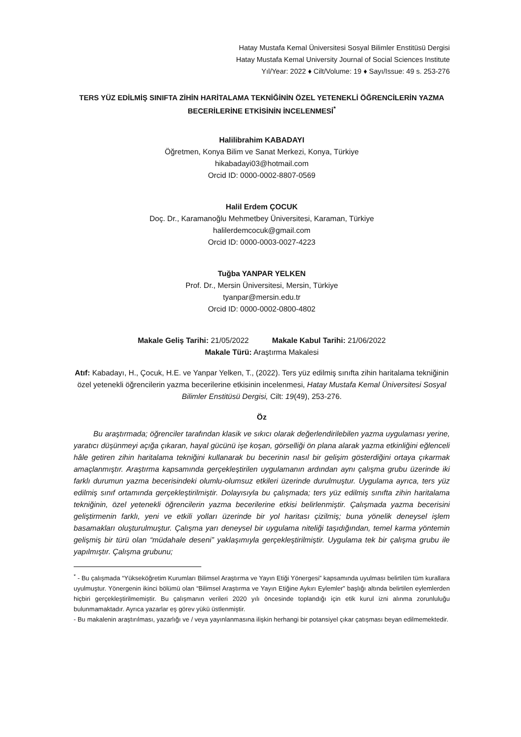Hatay Mustafa Kemal Üniversitesi Sosyal Bilimler Enstitüsü Dergisi
Hatay Mustafa Kemal University Journal of Social Sciences Institute
Yıl/Year: 2022 ♦ Cilt/Volume: 19 ♦ Sayı/Issue: 49 s. 253-276
TERS YÜZ EDİLMİŞ SINIFTA ZİHİN HARİTALAMA TEKNİĞİNİN ÖZEL YETENEKLİ ÖĞRENCİLERİN YAZMA BECERİLERİNE ETKİSİNİN İNCELENMESİ<sup>*</sup>
Halilibrahim KABADAYI
Öğretmen, Konya Bilim ve Sanat Merkezi, Konya, Türkiye
hikabadayi03@hotmail.com
Orcid ID: 0000-0002-8807-0569
Halil Erdem ÇOCUK
Doç. Dr., Karamanoğlu Mehmetbey Üniversitesi, Karaman, Türkiye
halilerdemcocuk@gmail.com
Orcid ID: 0000-0003-0027-4223
Tuğba YANPAR YELKEN
Prof. Dr., Mersin Üniversitesi, Mersin, Türkiye
tyanpar@mersin.edu.tr
Orcid ID: 0000-0002-0800-4802
Makale Geliş Tarihi: 21/05/2022 Makale Kabul Tarihi: 21/06/2022
Makale Türü: Araştırma Makalesi
Atıf: Kabadayı, H., Çocuk, H.E. ve Yanpar Yelken, T., (2022). Ters yüz edilmiş sınıfta zihin haritalama tekniğinin özel yetenekli öğrencilerin yazma becerilerine etkisinin incelenmesi, Hatay Mustafa Kemal Üniversitesi Sosyal Bilimler Enstitüsü Dergisi, Cilt: 19(49), 253-276.
Öz
Bu araştırmada; öğrenciler tarafından klasik ve sıkıcı olarak değerlendirilebilen yazma uygulaması yerine, yaratıcı düşünmeyi açığa çıkaran, hayal gücünü işe koşan, görselliği ön plana alarak yazma etkinliğini eğlenceli hâle getiren zihin haritalama tekniğini kullanarak bu becerinin nasıl bir gelişim gösterdiğini ortaya çıkarmak amaçlanmıştır. Araştırma kapsamında gerçekleştirilen uygulamanın ardından aynı çalışma grubu üzerinde iki farklı durumun yazma becerisindeki olumlu-olumsuz etkileri üzerinde durulmuştur. Uygulama ayrıca, ters yüz edilmiş sınıf ortamında gerçekleştirilmiştir. Dolayısıyla bu çalışmada; ters yüz edilmiş sınıfta zihin haritalama tekniğinin, özel yetenekli öğrencilerin yazma becerilerine etkisi belirlenmiştir. Çalışmada yazma becerisini geliştirmenin farklı, yeni ve etkili yolları üzerinde bir yol haritası çizilmiş; buna yönelik deneysel işlem basamakları oluşturulmuştur. Çalışma yarı deneysel bir uygulama niteliği taşıdığından, temel karma yöntemin gelişmiş bir türü olan “müdahale deseni” yaklaşımıyla gerçekleştirilmiştir. Uygulama tek bir çalışma grubu ile yapılmıştır. Çalışma grubunu;
<sup>*</sup> - Bu çalışmada “Yükseköğretim Kurumları Bilimsel Araştırma ve Yayın Etiği Yönergesi” kapsamında uyulması belirtilen tüm kurallara uyulmuştur. Yönergenin ikinci bölümü olan “Bilimsel Araştırma ve Yayın Etiğine Aykırı Eylemler” başlığı altında belirtilen eylemlerden hiçbiri gerçekleştirilmemiştir. Bu çalışmanın verileri 2020 yılı öncesinde toplandığı için etik kurul izni alınma zorunluluğu bulunmamaktadır. Ayrıca yazarlar eş görev yükü üstlenmiştir.
- Bu makalenin araştırılması, yazarlığı ve / veya yayınlanmasına ilişkin herhangi bir potansiyel çıkar çatışması beyan edilmemektedir.